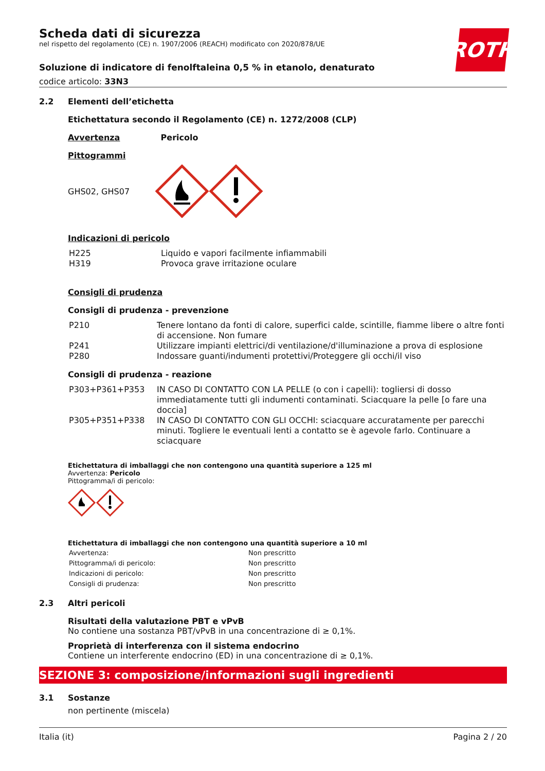ROTH
Scheda dati di sicurezza
nel rispetto del regolamento (CE) n. 1907/2006 (REACH) modificato con 2020/878/UE
Soluzione di indicatore di fenolftaleina 0,5 % in etanolo, denaturato
codice articolo: 33N3
2.2 Elementi dell’etichetta
Etichettatura secondo il Regolamento (CE) n. 1272/2008 (CLP)
Avvertenza Pericolo
Pittogrammi
GHS02, GHS07
Indicazioni di pericolo
| H225 | Liquido e vapori facilmente infiammabili |
| H319 | Provoca grave irritazione oculare |
Consigli di prudenza
Consigli di prudenza - prevenzione
| P210 | Tenere lontano da fonti di calore, superfici calde, scintille, fiamme libere o altre fonti di accensione. Non fumare |
| P241 | Utilizzare impianti elettrici/di ventilazione/d'illuminazione a prova di esplosione |
| P280 | Indossare guanti/indumenti protettivi/Proteggere gli occhi/il viso |
Consigli di prudenza - reazione
| P303+P361+P353 | IN CASO DI CONTATTO CON LA PELLE (o con i capelli): togliersi di dosso immediatamente tutti gli indumenti contaminati. Sciacquare la pelle [o fare una doccia] |
| P305+P351+P338 | IN CASO DI CONTATTO CON GLI OCCHI: sciacquare accuratamente per parecchi minuti. Togliere le eventuali lenti a contatto se è agevole farlo. Continuare a sciacquare |
Etichettatura di imballaggi che non contengono una quantità superiore a 125 ml
Avvertenza: Pericolo
Pittogramma/i di pericolo:
Etichettatura di imballaggi che non contengono una quantità superiore a 10 ml
| Avvertenza: | Non prescritto |
| Pittogramma/i di pericolo: | Non prescritto |
| Indicazioni di pericolo: | Non prescritto |
| Consigli di prudenza: | Non prescritto |
2.3 Altri pericoli
Risultati della valutazione PBT e vPvB
No contiene una sostanza PBT/vPvB in una concentrazione di ≥ 0,1%.
Proprietà di interferenza con il sistema endocrino
Contiene un interferente endocrino (ED) in una concentrazione di ≥ 0,1%.
SEZIONE 3: composizione/informazioni sugli ingredienti
3.1 Sostanze
non pertinente (miscela)
Italia (it) Pagina 2 / 20